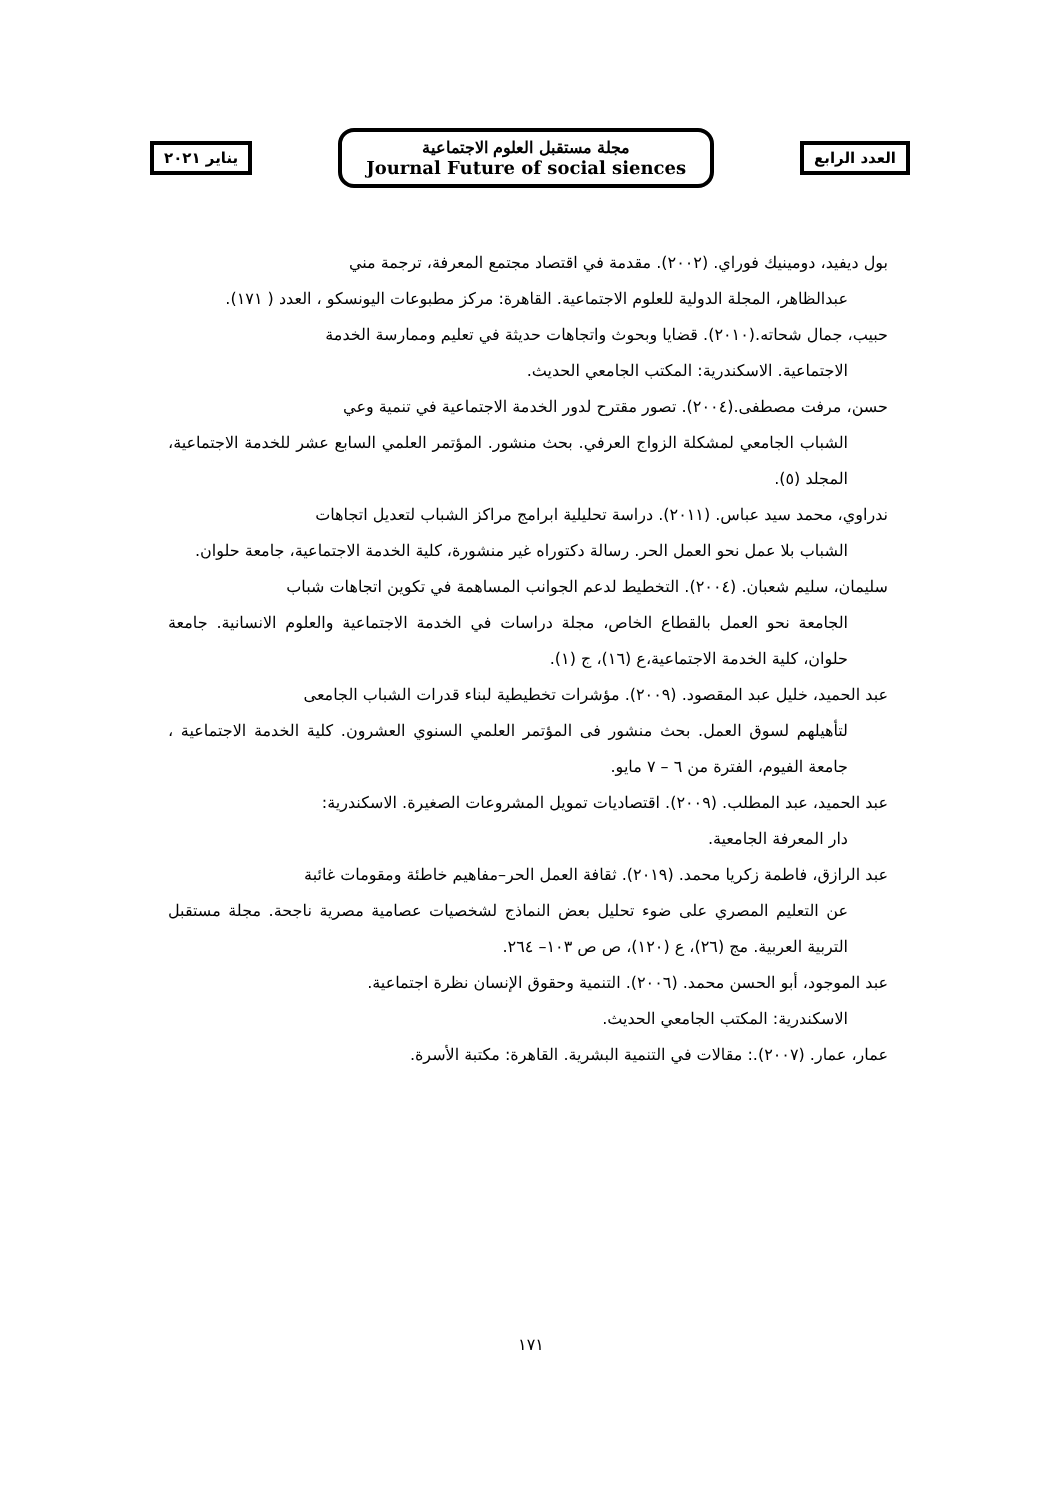يناير ٢٠٢١
مجلة مستقبل العلوم الاجتماعية
Journal Future of social siences
العدد الرابع
بول ديفيد، دومينيك فوراي. (٢٠٠٢). مقدمة في اقتصاد مجتمع المعرفة، ترجمة مني
عبدالظاهر، المجلة الدولية للعلوم الاجتماعية. القاهرة: مركز مطبوعات اليونسكو ، العدد ( ١٧١).
حبيب، جمال شحاته.(٢٠١٠). قضايا وبحوث واتجاهات حديثة في تعليم وممارسة الخدمة
الاجتماعية. الاسكندرية: المكتب الجامعي الحديث.
حسن، مرفت مصطفى.(٢٠٠٤). تصور مقترح لدور الخدمة الاجتماعية في تنمية وعي
الشباب الجامعي لمشكلة الزواج العرفي. بحث منشور. المؤتمر العلمي السابع عشر للخدمة الاجتماعية، المجلد (٥).
ندراوي، محمد سيد عباس. (٢٠١١). دراسة تحليلية ابرامج مراكز الشباب لتعديل اتجاهات
الشباب بلا عمل نحو العمل الحر. رسالة دكتوراه غير منشورة، كلية الخدمة الاجتماعية، جامعة حلوان.
سليمان، سليم شعبان. (٢٠٠٤). التخطيط لدعم الجوانب المساهمة في تكوين اتجاهات شباب
الجامعة نحو العمل بالقطاع الخاص، مجلة دراسات في الخدمة الاجتماعية والعلوم الانسانية. جامعة حلوان، كلية الخدمة الاجتماعية،ع (١٦)، ج (١).
عبد الحميد، خليل عبد المقصود. (٢٠٠٩). مؤشرات تخطيطية لبناء قدرات الشباب الجامعى
لتأهيلهم لسوق العمل. بحث منشور فى المؤتمر العلمي السنوي العشرون. كلية الخدمة الاجتماعية ، جامعة الفيوم، الفترة من ٦ – ٧ مايو.
عبد الحميد، عبد المطلب. (٢٠٠٩). اقتصاديات تمويل المشروعات الصغيرة. الاسكندرية:
دار المعرفة الجامعية.
عبد الرازق، فاطمة زكريا محمد. (٢٠١٩). ثقافة العمل الحر–مفاهيم خاطئة ومقومات غائبة
عن التعليم المصري على ضوء تحليل بعض النماذج لشخصيات عصامية مصرية ناجحة. مجلة مستقبل التربية العربية. مج (٢٦)، ع (١٢٠)، ص ص ١٠٣– ٢٦٤.
عبد الموجود، أبو الحسن محمد. (٢٠٠٦). التنمية وحقوق الإنسان نظرة اجتماعية.
الاسكندرية: المكتب الجامعي الحديث.
عمار، عمار. (٢٠٠٧).: مقالات في التنمية البشرية. القاهرة: مكتبة الأسرة.
١٧١